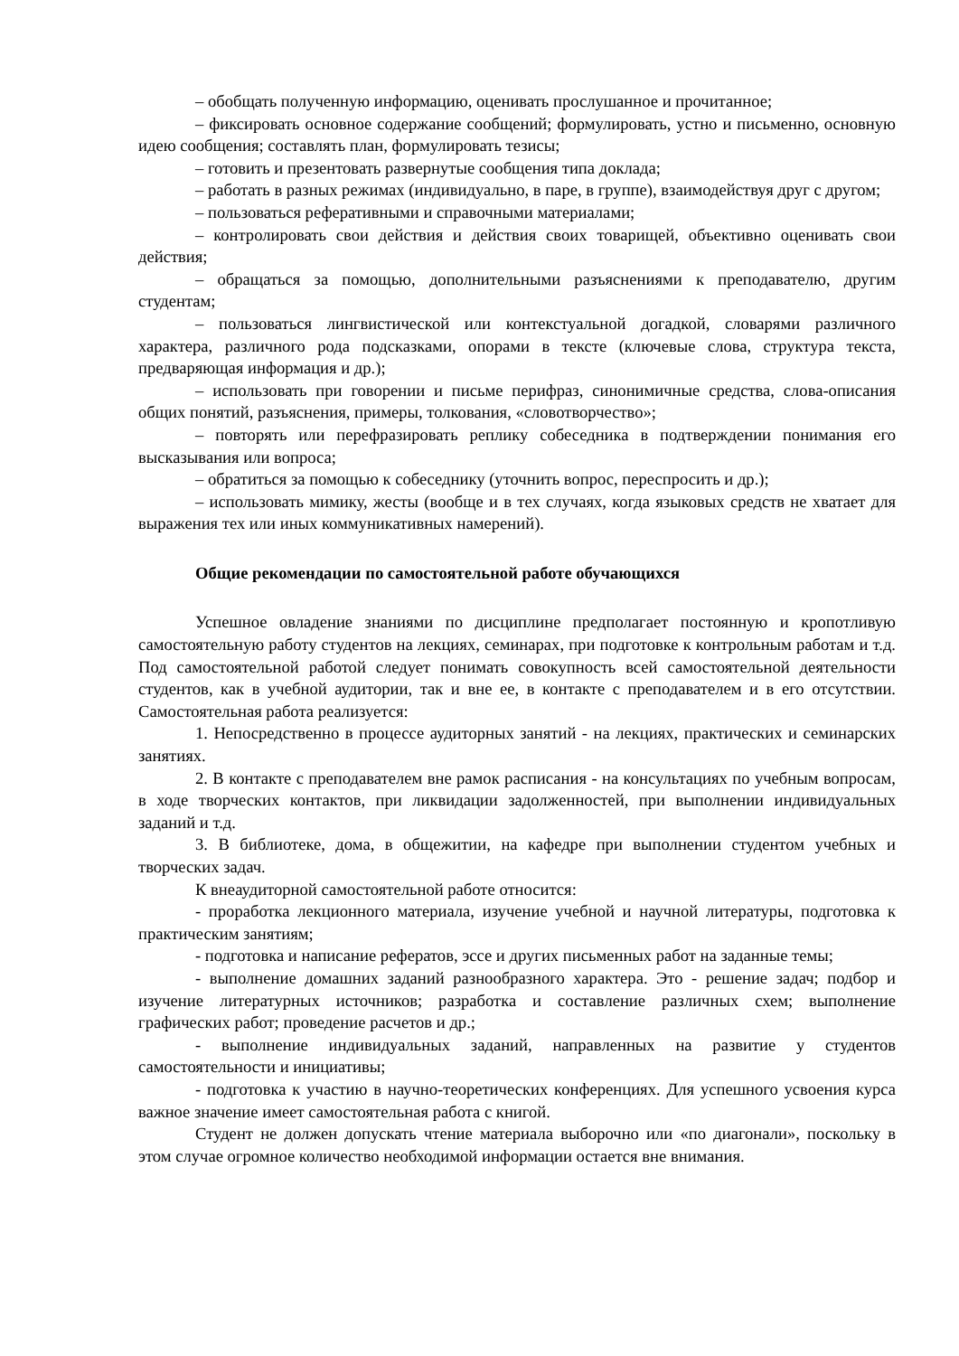– обобщать полученную информацию, оценивать прослушанное и прочитанное;
– фиксировать основное содержание сообщений; формулировать, устно и письменно, основную идею сообщения; составлять план, формулировать тезисы;
– готовить и презентовать развернутые сообщения типа доклада;
– работать в разных режимах (индивидуально, в паре, в группе), взаимодействуя друг с другом;
– пользоваться реферативными и справочными материалами;
– контролировать свои действия и действия своих товарищей, объективно оценивать свои действия;
– обращаться за помощью, дополнительными разъяснениями к преподавателю, другим студентам;
– пользоваться лингвистической или контекстуальной догадкой, словарями различного характера, различного рода подсказками, опорами в тексте (ключевые слова, структура текста, предваряющая информация и др.);
– использовать при говорении и письме перифраз, синонимичные средства, слова-описания общих понятий, разъяснения, примеры, толкования, «словотворчество»;
– повторять или перефразировать реплику собеседника в подтверждении понимания его высказывания или вопроса;
– обратиться за помощью к собеседнику (уточнить вопрос, переспросить и др.);
– использовать мимику, жесты (вообще и в тех случаях, когда языковых средств не хватает для выражения тех или иных коммуникативных намерений).
Общие рекомендации по самостоятельной работе обучающихся
Успешное овладение знаниями по дисциплине предполагает постоянную и кропотливую самостоятельную работу студентов на лекциях, семинарах, при подготовке к контрольным работам и т.д. Под самостоятельной работой следует понимать совокупность всей самостоятельной деятельности студентов, как в учебной аудитории, так и вне ее, в контакте с преподавателем и в его отсутствии. Самостоятельная работа реализуется:
1. Непосредственно в процессе аудиторных занятий - на лекциях, практических и семинарских занятиях.
2. В контакте с преподавателем вне рамок расписания - на консультациях по учебным вопросам, в ходе творческих контактов, при ликвидации задолженностей, при выполнении индивидуальных заданий и т.д.
3. В библиотеке, дома, в общежитии, на кафедре при выполнении студентом учебных и творческих задач.
К внеаудиторной самостоятельной работе относится:
- проработка лекционного материала, изучение учебной и научной литературы, подготовка к практическим занятиям;
- подготовка и написание рефератов, эссе и других письменных работ на заданные темы;
- выполнение домашних заданий разнообразного характера. Это - решение задач; подбор и изучение литературных источников; разработка и составление различных схем; выполнение графических работ; проведение расчетов и др.;
- выполнение индивидуальных заданий, направленных на развитие у студентов самостоятельности и инициативы;
- подготовка к участию в научно-теоретических конференциях. Для успешного усвоения курса важное значение имеет самостоятельная работа с книгой.
Студент не должен допускать чтение материала выборочно или «по диагонали», поскольку в этом случае огромное количество необходимой информации остается вне внимания.